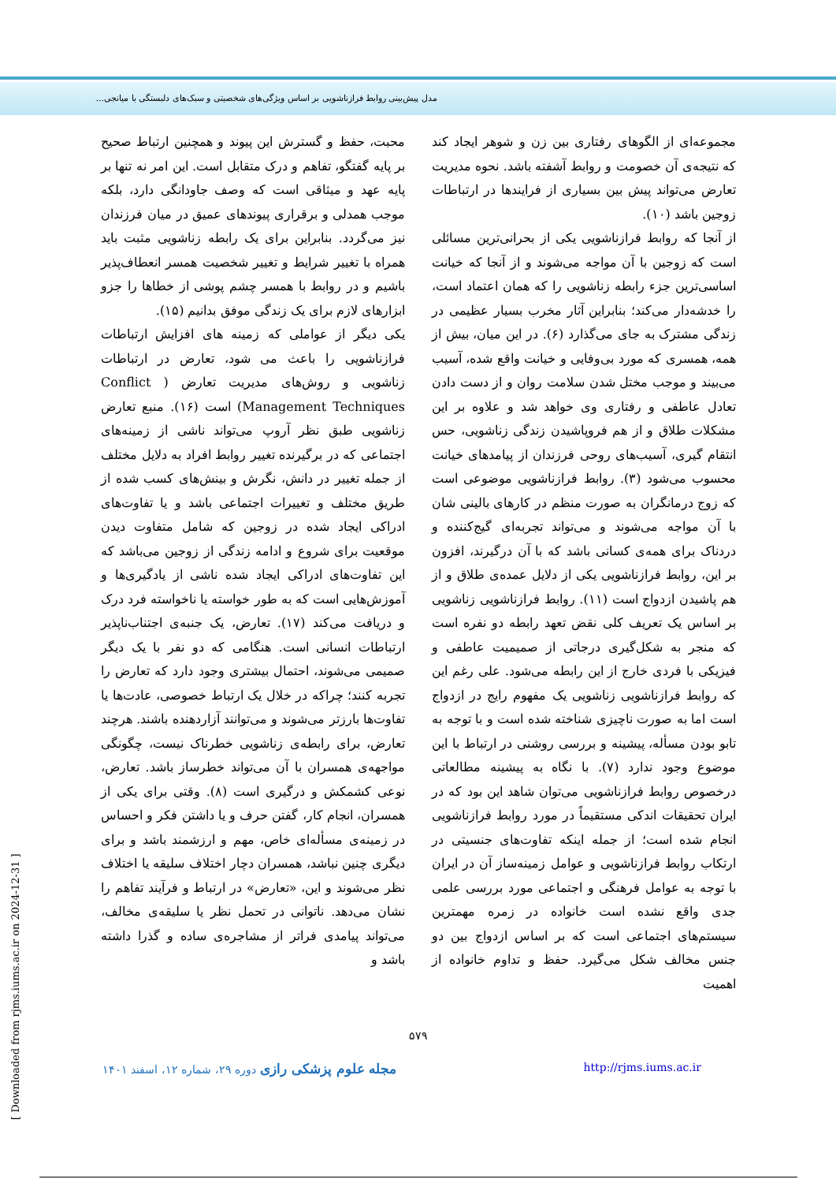مدل پیش‌بینی روابط فرازناشویی بر اساس ویژگی‌های شخصیتی و سبک‌های دلبستگی با میانجی...
محبت، حفظ و گسترش این پیوند و همچنین ارتباط صحیح بر پایه گفتگو، تفاهم و درک متقابل است. این امر نه تنها بر پایه عهد و میثاقی است که وصف جاودانگی دارد، بلکه موجب همدلی و برقراری پیوندهای عمیق در میان فرزندان نیز می‌گردد. بنابراین برای یک رابطه زناشویی مثبت باید همراه با تغییر شرایط و تغییر شخصیت همسر انعطاف‌پذیر باشیم و در روابط با همسر چشم پوشی از خطاها را جزو ابزارهای لازم برای یک زندگی موفق بدانیم (۱۵).
یکی دیگر از عواملی که زمینه های افزایش ارتباطات فرازناشویی را باعث می شود، تعارض در ارتباطات زناشویی و روش‌های مدیریت تعارض ( Conflict Management Techniques) است (۱۶). منبع تعارض زناشویی طبق نظر آروپ می‌تواند ناشی از زمینه‌های اجتماعی که در برگیرنده تغییر روابط افراد به دلایل مختلف از جمله تغییر در دانش، نگرش و بینش‌های کسب شده از طریق مختلف و تغییرات اجتماعی باشد و یا تفاوت‌های ادراکی ایجاد شده در زوجین که شامل متفاوت دیدن موقعیت برای شروع و ادامه زندگی از زوجین می‌باشد که این تفاوت‌های ادراکی ایجاد شده ناشی از یادگیری‌ها و آموزش‌هایی است که به طور خواسته یا ناخواسته فرد درک و دریافت می‌کند (۱۷). تعارض، یک جنبه‌ی اجتناب‌ناپذیر ارتباطات انسانی است. هنگامی که دو نفر با یک دیگر صمیمی می‌شوند، احتمال بیشتری وجود دارد که تعارض را تجربه کنند؛ چراکه در خلال یک ارتباط خصوصی، عادت‌ها یا تفاوت‌ها بارزتر می‌شوند و می‌توانند آزاردهنده باشند. هرچند تعارض، برای رابطه‌ی زناشویی خطرناک نیست، چگونگی مواجهه‌ی همسران با آن می‌تواند خطرساز باشد. تعارض، نوعی کشمکش و درگیری است (۸). وقتی برای یکی از همسران، انجام کار، گفتن حرف و یا داشتن فکر و احساس در زمینه‌ی مسأله‌ای خاص، مهم و ارزشمند باشد و برای دیگری چنین نباشد، همسران دچار اختلاف سلیقه یا اختلاف نظر می‌شوند و این، «تعارض» در ارتباط و فرآیند تفاهم را نشان می‌دهد. ناتوانی در تحمل نظر یا سلیقه‌ی مخالف، می‌تواند پیامدی فراتر از مشاجره‌ی ساده و گذرا داشته باشد و
مجموعه‌ای از الگوهای رفتاری بین زن و شوهر ایجاد کند که نتیجه‌ی آن خصومت و روابط آشفته باشد. نحوه مدیریت تعارض می‌تواند پیش بین بسیاری از فرایندها در ارتباطات زوجین باشد (۱۰).
از آنجا که روابط فرازناشویی یکی از بحرانی‌ترین مسائلی است که زوجین با آن مواجه می‌شوند و از آنجا که خیانت اساسی‌ترین جزء رابطه زناشویی را که همان اعتماد است، را خدشه‌دار می‌کند؛ بنابراین آثار مخرب بسیار عظیمی در زندگی مشترک به جای می‌گذارد (۶). در این میان، بیش از همه، همسری که مورد بی‌وفایی و خیانت واقع شده، آسیب می‌بیند و موجب مختل شدن سلامت روان و از دست دادن تعادل عاطفی و رفتاری وی خواهد شد و علاوه بر این مشکلات طلاق و از هم فروپاشیدن زندگی زناشویی، حس انتقام گیری، آسیب‌های روحی فرزندان از پیامدهای خیانت محسوب می‌شود (۳). روابط فرازناشویی موضوعی است که زوج درمانگران به صورت منظم در کارهای بالینی شان با آن مواجه می‌شوند و می‌تواند تجربه‌ای گیج‌کننده و دردناک برای همه‌ی کسانی باشد که با آن درگیرند، افزون بر این، روابط فرازناشویی یکی از دلایل عمده‌ی طلاق و از هم پاشیدن ازدواج است (۱۱). روابط فرازناشویی زناشویی بر اساس یک تعریف کلی نقض تعهد رابطه دو نفره است که منجر به شکل‌گیری درجاتی از صمیمیت عاطفی و فیزیکی با فردی خارج از این رابطه می‌شود. علی رغم این که روابط فرازناشویی زناشویی یک مفهوم رایج در ازدواج است اما به صورت ناچیزی شناخته شده است و با توجه به تابو بودن مسأله، پیشینه و بررسی روشنی در ارتباط با این موضوع وجود ندارد (۷). با نگاه به پیشینه مطالعاتی درخصوص روابط فرازناشویی می‌توان شاهد این بود که در ایران تحقیقات اندکی مستقیماً در مورد روابط فرازناشویی انجام شده است؛ از جمله اینکه تفاوت‌های جنسیتی در ارتکاب روابط فرازناشویی و عوامل زمینه‌ساز آن در ایران با توجه به عوامل فرهنگی و اجتماعی مورد بررسی علمی جدی واقع نشده است خانواده در زمره مهمترین سیستم‌های اجتماعی است که بر اساس ازدواج بین دو جنس مخالف شکل می‌گیرد. حفظ و تداوم خانواده از اهمیت
۵۷۹
مجله علوم پزشکی رازی دوره ۲۹، شماره ۱۲، اسفند ۱۴۰۱ http://rjms.iums.ac.ir
[ Downloaded from rjms.iums.ac.ir on 2024-12-31 ]